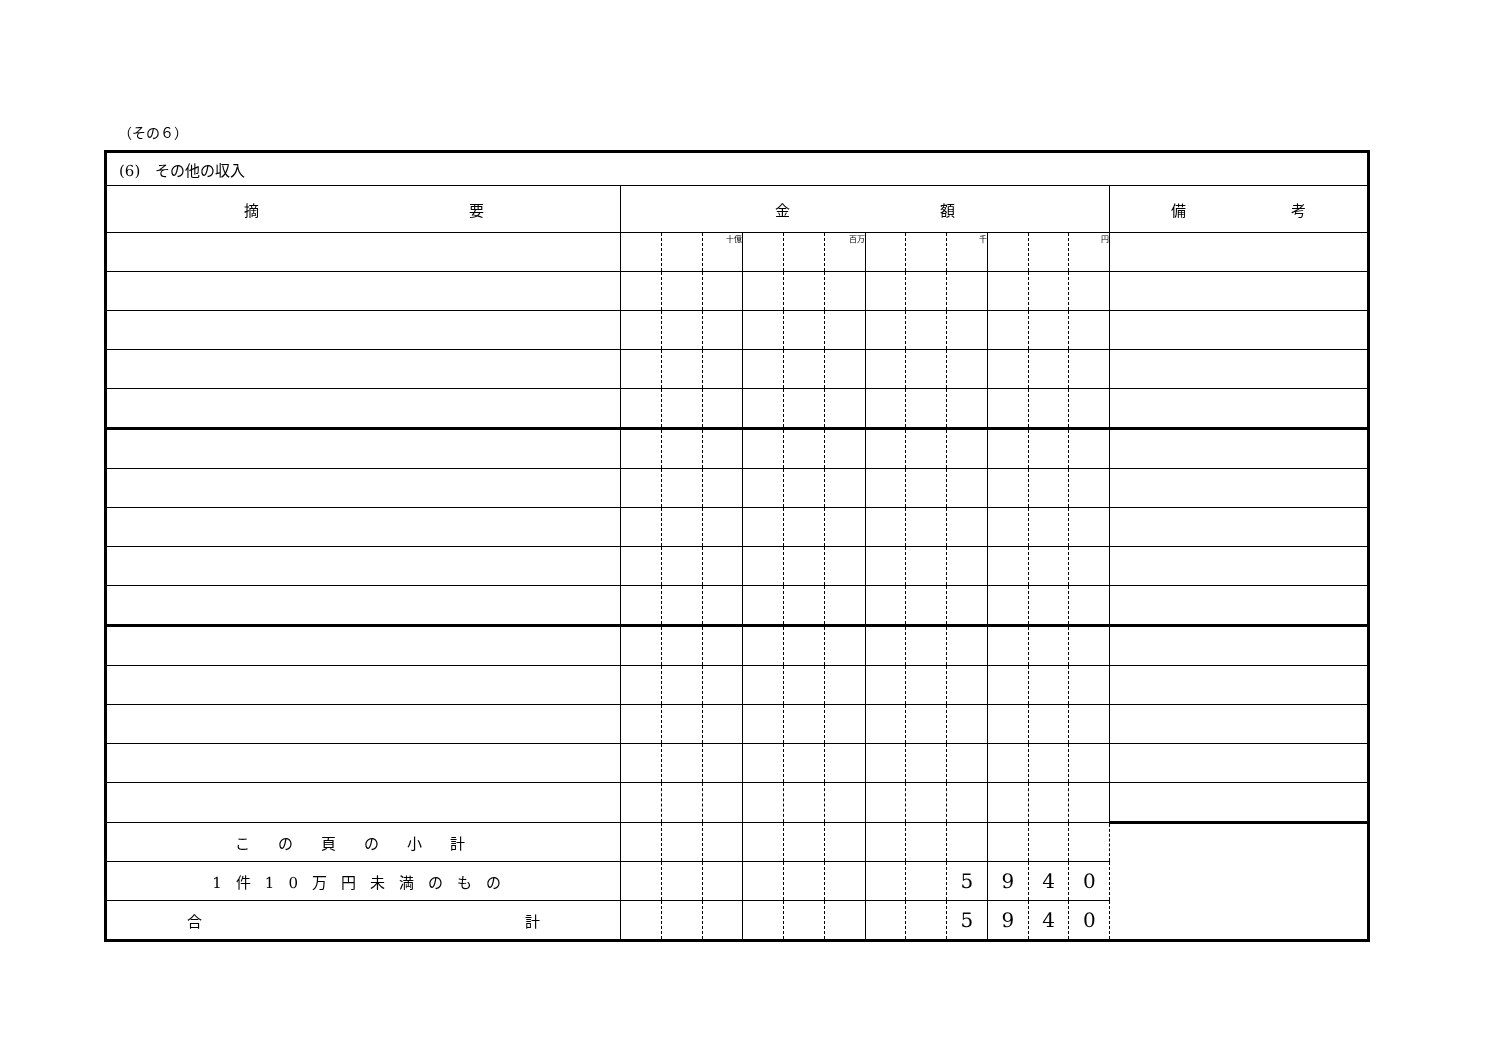（その６）
| (6) その他の収入 | | | | | | | | | | | | | |
| 摘 要 | 金 額 | | | | | | | | | | | | 備 考 |
| | | | 十億 | | | 百万 | | | 千 | | | 円 | |
| この頁の小計 | | | | | | | | | | | | | |
| 1件10万円未満のもの | | | | | | | | | 5 | 9 | 4 | 0 | |
| 合 計 | | | | | | | | | 5 | 9 | 4 | 0 | |